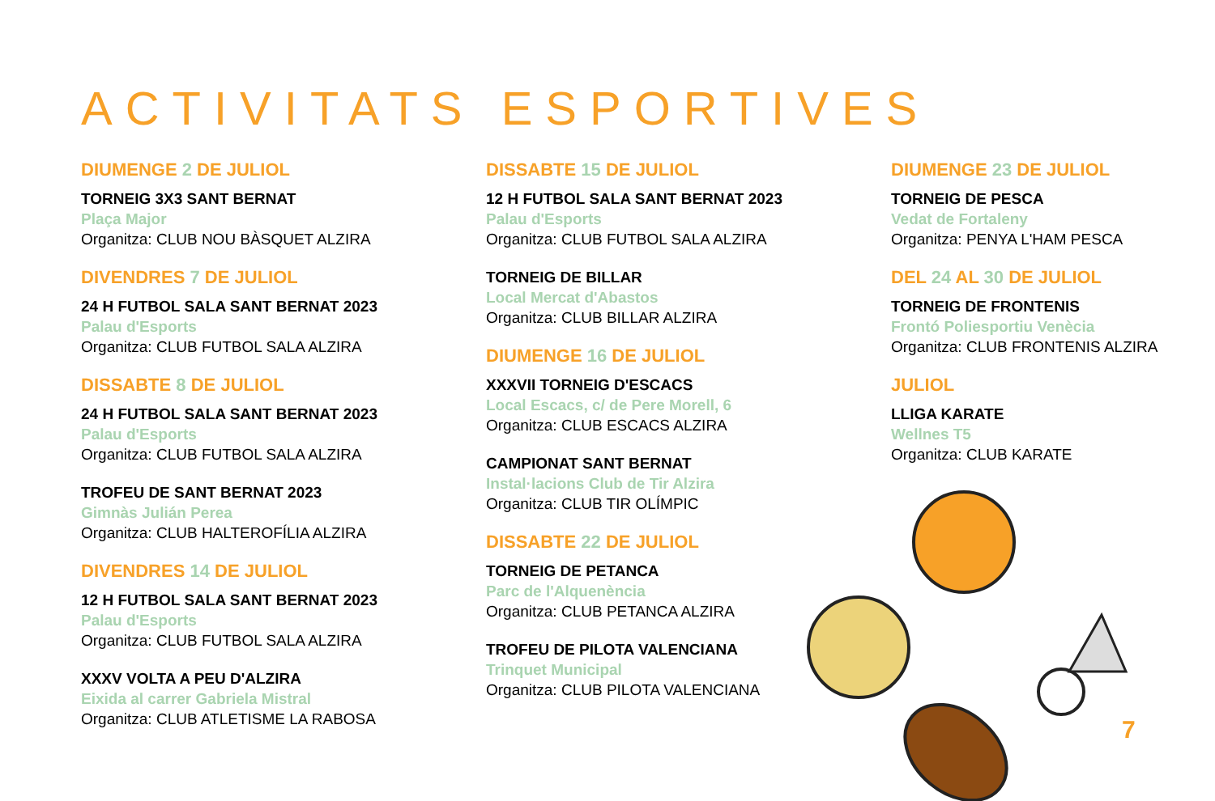ACTIVITATS ESPORTIVES
DIUMENGE 2 DE JULIOL
TORNEIG 3X3 SANT BERNAT
Plaça Major
Organitza: CLUB NOU BÀSQUET ALZIRA
DIVENDRES 7 DE JULIOL
24 H FUTBOL SALA SANT BERNAT 2023
Palau d'Esports
Organitza: CLUB FUTBOL SALA ALZIRA
DISSABTE 8 DE JULIOL
24 H FUTBOL SALA SANT BERNAT 2023
Palau d'Esports
Organitza: CLUB FUTBOL SALA ALZIRA
TROFEU DE SANT BERNAT 2023
Gimnàs Julián Perea
Organitza: CLUB HALTEROFÍLIA ALZIRA
DIVENDRES 14 DE JULIOL
12 H FUTBOL SALA SANT BERNAT 2023
Palau d'Esports
Organitza: CLUB FUTBOL SALA ALZIRA
XXXV VOLTA A PEU D'ALZIRA
Eixida al carrer Gabriela Mistral
Organitza: CLUB ATLETISME LA RABOSA
DISSABTE 15 DE JULIOL
12 H FUTBOL SALA SANT BERNAT 2023
Palau d'Esports
Organitza: CLUB FUTBOL SALA ALZIRA
TORNEIG DE BILLAR
Local Mercat d'Abastos
Organitza: CLUB BILLAR ALZIRA
DIUMENGE 16 DE JULIOL
XXXVII TORNEIG D'ESCACS
Local Escacs, c/ de Pere Morell, 6
Organitza: CLUB ESCACS ALZIRA
CAMPIONAT SANT BERNAT
Instal·lacions Club de Tir Alzira
Organitza: CLUB TIR OLÍMPIC
DISSABTE 22 DE JULIOL
TORNEIG DE PETANCA
Parc de l'Alquenència
Organitza: CLUB PETANCA ALZIRA
TROFEU DE PILOTA VALENCIANA
Trinquet Municipal
Organitza: CLUB PILOTA VALENCIANA
DIUMENGE 23 DE JULIOL
TORNEIG DE PESCA
Vedat de Fortaleny
Organitza: PENYA L'HAM PESCA
DEL 24 AL 30 DE JULIOL
TORNEIG DE FRONTENIS
Frontó Poliesportiu Venècia
Organitza: CLUB FRONTENIS ALZIRA
JULIOL
LLIGA KARATE
Wellnes T5
Organitza: CLUB KARATE
7